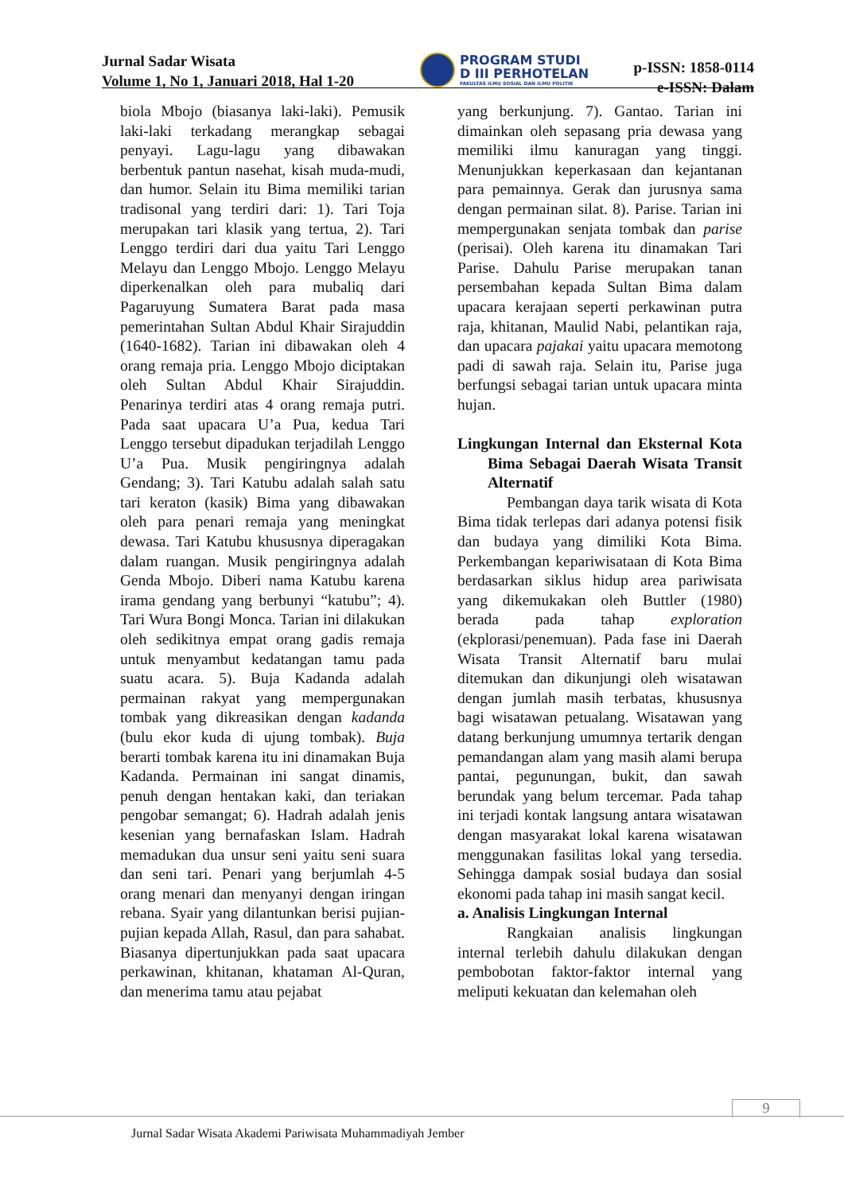Jurnal Sadar Wisata
Volume 1, No 1, Januari 2018, Hal 1-20
PROGRAM STUDI
D III PERHOTELAN
FAKULTAS ILMU SOSIAL DAN ILMU POLITIK
p-ISSN: 1858-0114
e-ISSN: Dalam
biola Mbojo (biasanya laki-laki). Pemusik laki-laki terkadang merangkap sebagai penyayi. Lagu-lagu yang dibawakan berbentuk pantun nasehat, kisah muda-mudi, dan humor. Selain itu Bima memiliki tarian tradisonal yang terdiri dari: 1). Tari Toja merupakan tari klasik yang tertua, 2). Tari Lenggo terdiri dari dua yaitu Tari Lenggo Melayu dan Lenggo Mbojo. Lenggo Melayu diperkenalkan oleh para mubaliq dari Pagaruyung Sumatera Barat pada masa pemerintahan Sultan Abdul Khair Sirajuddin (1640-1682). Tarian ini dibawakan oleh 4 orang remaja pria. Lenggo Mbojo diciptakan oleh Sultan Abdul Khair Sirajuddin. Penarinya terdiri atas 4 orang remaja putri. Pada saat upacara U’a Pua, kedua Tari Lenggo tersebut dipadukan terjadilah Lenggo U’a Pua. Musik pengiringnya adalah Gendang; 3). Tari Katubu adalah salah satu tari keraton (kasik) Bima yang dibawakan oleh para penari remaja yang meningkat dewasa. Tari Katubu khususnya diperagakan dalam ruangan. Musik pengiringnya adalah Genda Mbojo. Diberi nama Katubu karena irama gendang yang berbunyi “katubu”; 4). Tari Wura Bongi Monca. Tarian ini dilakukan oleh sedikitnya empat orang gadis remaja untuk menyambut kedatangan tamu pada suatu acara. 5). Buja Kadanda adalah permainan rakyat yang mempergunakan tombak yang dikreasikan dengan kadanda (bulu ekor kuda di ujung tombak). Buja berarti tombak karena itu ini dinamakan Buja Kadanda. Permainan ini sangat dinamis, penuh dengan hentakan kaki, dan teriakan pengobar semangat; 6). Hadrah adalah jenis kesenian yang bernafaskan Islam. Hadrah memadukan dua unsur seni yaitu seni suara dan seni tari. Penari yang berjumlah 4-5 orang menari dan menyanyi dengan iringan rebana. Syair yang dilantunkan berisi pujian-pujian kepada Allah, Rasul, dan para sahabat. Biasanya dipertunjukkan pada saat upacara perkawinan, khitanan, khataman Al-Quran, dan menerima tamu atau pejabat
yang berkunjung. 7). Gantao. Tarian ini dimainkan oleh sepasang pria dewasa yang memiliki ilmu kanuragan yang tinggi. Menunjukkan keperkasaan dan kejantanan para pemainnya. Gerak dan jurusnya sama dengan permainan silat. 8). Parise. Tarian ini mempergunakan senjata tombak dan parise (perisai). Oleh karena itu dinamakan Tari Parise. Dahulu Parise merupakan tanan persembahan kepada Sultan Bima dalam upacara kerajaan seperti perkawinan putra raja, khitanan, Maulid Nabi, pelantikan raja, dan upacara pajakai yaitu upacara memotong padi di sawah raja. Selain itu, Parise juga berfungsi sebagai tarian untuk upacara minta hujan.
Lingkungan Internal dan Eksternal Kota Bima Sebagai Daerah Wisata Transit Alternatif
Pembangan daya tarik wisata di Kota Bima tidak terlepas dari adanya potensi fisik dan budaya yang dimiliki Kota Bima. Perkembangan kepariwisataan di Kota Bima berdasarkan siklus hidup area pariwisata yang dikemukakan oleh Buttler (1980) berada pada tahap exploration (ekplorasi/penemuan). Pada fase ini Daerah Wisata Transit Alternatif baru mulai ditemukan dan dikunjungi oleh wisatawan dengan jumlah masih terbatas, khususnya bagi wisatawan petualang. Wisatawan yang datang berkunjung umumnya tertarik dengan pemandangan alam yang masih alami berupa pantai, pegunungan, bukit, dan sawah berundak yang belum tercemar. Pada tahap ini terjadi kontak langsung antara wisatawan dengan masyarakat lokal karena wisatawan menggunakan fasilitas lokal yang tersedia. Sehingga dampak sosial budaya dan sosial ekonomi pada tahap ini masih sangat kecil.
a. Analisis Lingkungan Internal
Rangkaian analisis lingkungan internal terlebih dahulu dilakukan dengan pembobotan faktor-faktor internal yang meliputi kekuatan dan kelemahan oleh
9
Jurnal Sadar Wisata Akademi Pariwisata Muhammadiyah Jember